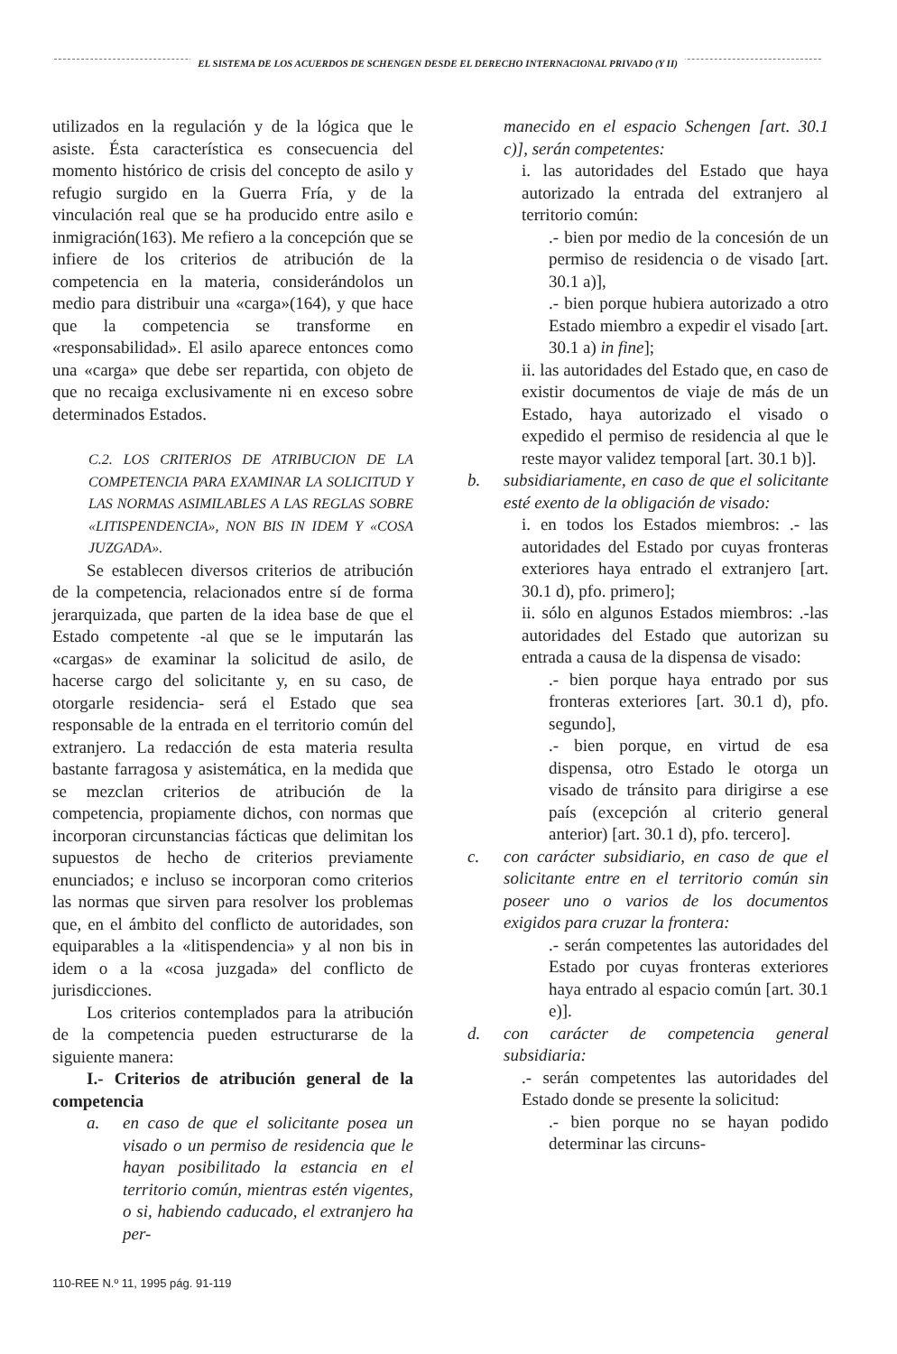EL SISTEMA DE LOS ACUERDOS DE SCHENGEN DESDE EL DERECHO INTERNACIONAL PRIVADO (Y II)
utilizados en la regulación y de la lógica que le asiste. Ésta característica es consecuencia del momento histórico de crisis del concepto de asilo y refugio surgido en la Guerra Fría, y de la vinculación real que se ha producido entre asilo e inmigración(163). Me refiero a la concepción que se infiere de los criterios de atribución de la competencia en la materia, considerándolos un medio para distribuir una «carga»(164), y que hace que la competencia se transforme en «responsabilidad». El asilo aparece entonces como una «carga» que debe ser repartida, con objeto de que no recaiga exclusivamente ni en exceso sobre determinados Estados.
C.2. LOS CRITERIOS DE ATRIBUCION DE LA COMPETENCIA PARA EXAMINAR LA SOLICITUD Y LAS NORMAS ASIMILABLES A LAS REGLAS SOBRE «LITISPENDENCIA», NON BIS IN IDEM Y «COSA JUZGADA».
Se establecen diversos criterios de atribución de la competencia, relacionados entre sí de forma jerarquizada, que parten de la idea base de que el Estado competente -al que se le imputarán las «cargas» de examinar la solicitud de asilo, de hacerse cargo del solicitante y, en su caso, de otorgarle residencia- será el Estado que sea responsable de la entrada en el territorio común del extranjero. La redacción de esta materia resulta bastante farragosa y asistemática, en la medida que se mezclan criterios de atribución de la competencia, propiamente dichos, con normas que incorporan circunstancias fácticas que delimitan los supuestos de hecho de criterios previamente enunciados; e incluso se incorporan como criterios las normas que sirven para resolver los problemas que, en el ámbito del conflicto de autoridades, son equiparables a la «litispendencia» y al non bis in idem o a la «cosa juzgada» del conflicto de jurisdicciones.
Los criterios contemplados para la atribución de la competencia pueden estructurarse de la siguiente manera:
I.- Criterios de atribución general de la competencia
a. en caso de que el solicitante posea un visado o un permiso de residencia que le hayan posibilitado la estancia en el territorio común, mientras estén vigentes, o si, habiendo caducado, el extranjero ha per-
manecido en el espacio Schengen [art. 30.1 c)], serán competentes:
i. las autoridades del Estado que haya autorizado la entrada del extranjero al territorio común:
.- bien por medio de la concesión de un permiso de residencia o de visado [art. 30.1 a)],
.- bien porque hubiera autorizado a otro Estado miembro a expedir el visado [art. 30.1 a) in fine];
ii. las autoridades del Estado que, en caso de existir documentos de viaje de más de un Estado, haya autorizado el visado o expedido el permiso de residencia al que le reste mayor validez temporal [art. 30.1 b)].
b. subsidiariamente, en caso de que el solicitante esté exento de la obligación de visado:
i. en todos los Estados miembros: .- las autoridades del Estado por cuyas fronteras exteriores haya entrado el extranjero [art. 30.1 d), pfo. primero];
ii. sólo en algunos Estados miembros: .-las autoridades del Estado que autorizan su entrada a causa de la dispensa de visado:
.- bien porque haya entrado por sus fronteras exteriores [art. 30.1 d), pfo. segundo],
.- bien porque, en virtud de esa dispensa, otro Estado le otorga un visado de tránsito para dirigirse a ese país (excepción al criterio general anterior) [art. 30.1 d), pfo. tercero].
c. con carácter subsidiario, en caso de que el solicitante entre en el territorio común sin poseer uno o varios de los documentos exigidos para cruzar la frontera:
.- serán competentes las autoridades del Estado por cuyas fronteras exteriores haya entrado al espacio común [art. 30.1 e)].
d. con carácter de competencia general subsidiaria:
.- serán competentes las autoridades del Estado donde se presente la solicitud:
.- bien porque no se hayan podido determinar las circuns-
110-REE N.º 11, 1995 pág. 91-119